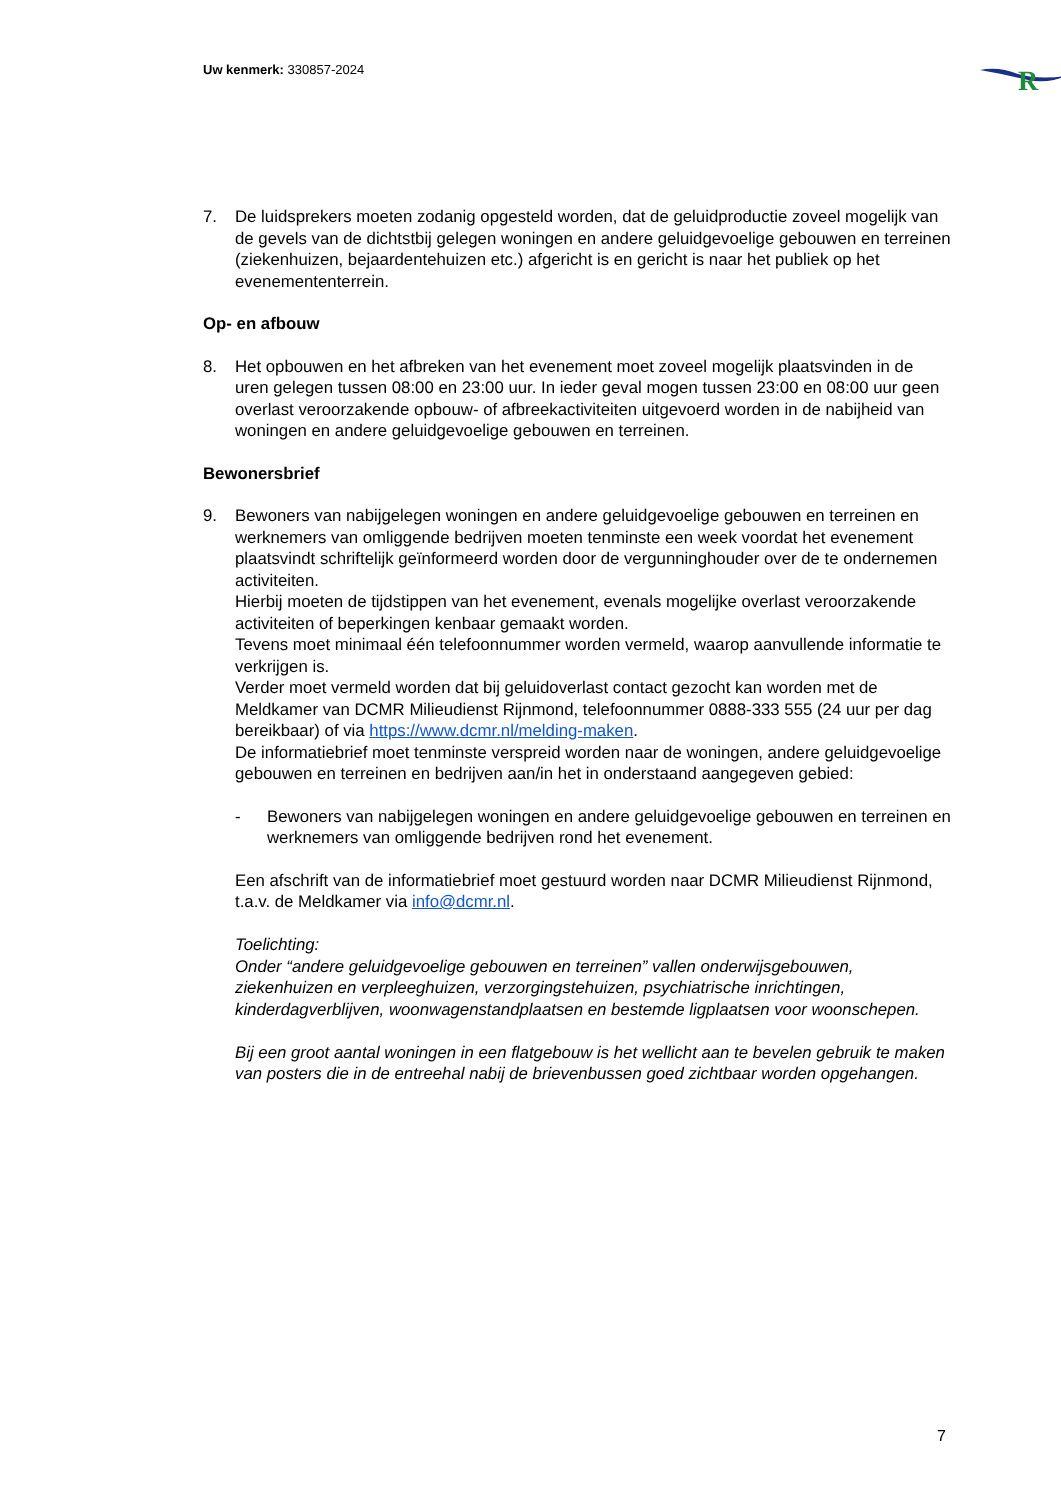Uw kenmerk: 330857-2024
R
7. De luidsprekers moeten zodanig opgesteld worden, dat de geluidproductie zoveel mogelijk van de gevels van de dichtstbij gelegen woningen en andere geluidgevoelige gebouwen en terreinen (ziekenhuizen, bejaardentehuizen etc.) afgericht is en gericht is naar het publiek op het evenemententerrein.
Op- en afbouw
8. Het opbouwen en het afbreken van het evenement moet zoveel mogelijk plaatsvinden in de uren gelegen tussen 08:00 en 23:00 uur. In ieder geval mogen tussen 23:00 en 08:00 uur geen overlast veroorzakende opbouw- of afbreekactiviteiten uitgevoerd worden in de nabijheid van woningen en andere geluidgevoelige gebouwen en terreinen.
Bewonersbrief
9. Bewoners van nabijgelegen woningen en andere geluidgevoelige gebouwen en terreinen en werknemers van omliggende bedrijven moeten tenminste een week voordat het evenement plaatsvindt schriftelijk geïnformeerd worden door de vergunninghouder over de te ondernemen activiteiten.
Hierbij moeten de tijdstippen van het evenement, evenals mogelijke overlast veroorzakende activiteiten of beperkingen kenbaar gemaakt worden.
Tevens moet minimaal één telefoonnummer worden vermeld, waarop aanvullende informatie te verkrijgen is.
Verder moet vermeld worden dat bij geluidoverlast contact gezocht kan worden met de Meldkamer van DCMR Milieudienst Rijnmond, telefoonnummer 0888-333 555 (24 uur per dag bereikbaar) of via https://www.dcmr.nl/melding-maken.
De informatiebrief moet tenminste verspreid worden naar de woningen, andere geluidgevoelige gebouwen en terreinen en bedrijven aan/in het in onderstaand aangegeven gebied:
- Bewoners van nabijgelegen woningen en andere geluidgevoelige gebouwen en terreinen en werknemers van omliggende bedrijven rond het evenement.
Een afschrift van de informatiebrief moet gestuurd worden naar DCMR Milieudienst Rijnmond, t.a.v. de Meldkamer via info@dcmr.nl.
Toelichting:
Onder “andere geluidgevoelige gebouwen en terreinen” vallen onderwijsgebouwen, ziekenhuizen en verpleeghuizen, verzorgingstehuizen, psychiatrische inrichtingen, kinderdagverblijven, woonwagenstandplaatsen en bestemde ligplaatsen voor woonschepen.
Bij een groot aantal woningen in een flatgebouw is het wellicht aan te bevelen gebruik te maken van posters die in de entreehal nabij de brievenbussen goed zichtbaar worden opgehangen.
7